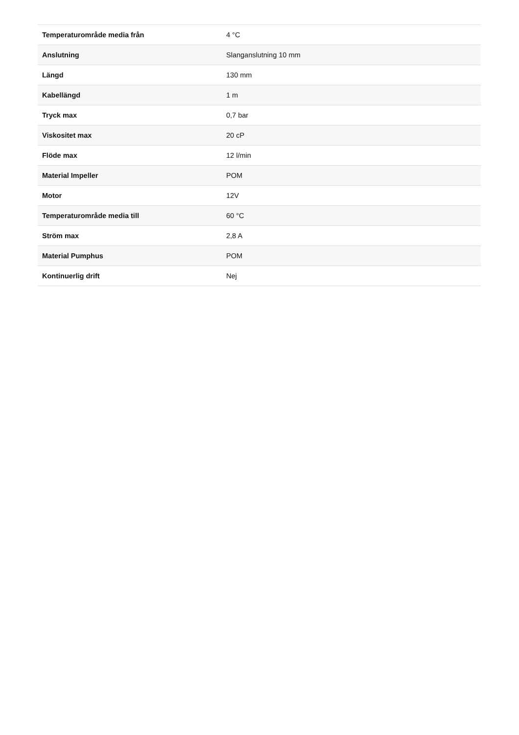| Temperaturområde media från | 4 °C |
| Anslutning | Slanganslutning 10 mm |
| Längd | 130 mm |
| Kabellängd | 1 m |
| Tryck max | 0,7 bar |
| Viskositet max | 20 cP |
| Flöde max | 12 l/min |
| Material Impeller | POM |
| Motor | 12V |
| Temperaturområde media till | 60 °C |
| Ström max | 2,8 A |
| Material Pumphus | POM |
| Kontinuerlig drift | Nej |